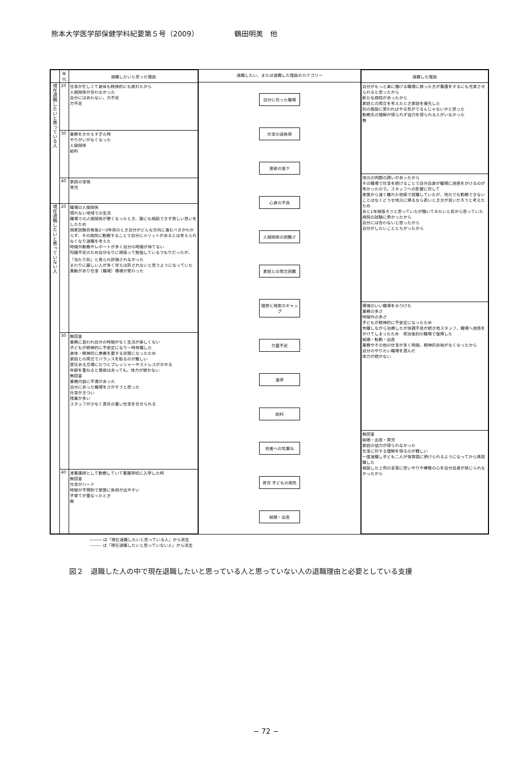熊本大学医学部保健学科紀要第５号（2009） 鶴田明美　他
| | 年代 | 退職したいと思った理由 |
| --- | --- | --- |
| 現在退職したいと思っている人 | 20 | 仕事が忙しくて身体も精神的にも疲れたから 人間関係が合わなかった 自分にはあわない、力不足 力不足 |
| | 30 | 業務をかかえすぎた時 やりがいがなくなった 人間関係 給料 |
| | 40 | 家庭の事情 育児 |
| 現在退職したいと思っていない人 | 20 | 職場の人間関係 慣れない地域での生活 職場での人間関係が悪くなったとき、誰にも相談できず苦しい思いをしたため 国家試験合格後2〜3年目のとき自分がどんな方向に進むべきかわからず、その病院に勤務することで自分にメリットがあるとは考えられなくなり退職を考えた 時間外勤務やレポートが多く自分の時間が持てない 知識不足のため自分なりに頑張って勉強しているつもりだったが、「当たり前」と見られ評価されなかった まわりに厳しい人が多く甘えは許されないと思うようになっていた 異動があり仕事（職場）環境が変わった |
| | 30 | 無回答 業務に追われ自分の時間がなく生活が楽しくない 子どもが精神的に不安定になり一時休職した 身体・精神的に療養を要する状態になったため 家庭との両立でバランスを取るのが難しい 責任ある立場にたつとプレッシャーやストレスがかかる 年齢を重ねると意欲はあっても、体力が続かない 無回答 業務内容に不満があった 自分にあった職場をさがそうと思った 仕事がきつい 残業が多い スタッフが少なく責任の重い仕事を任せられる |
| | 40 | 准看護師として勤務していて看護学校に入学した時 無回答 仕事がハード 時間が不規則で家族に負担が出やすい 子育てが重なったとき 無 |
退職したい、または退職した理由のカテゴリー
自分に合った職場
仕事の過負荷
意欲の低下
心身の不良
人間関係の困難さ
家庭との両立困難
理想と現実のギャップ
力量不足
進学
給料
他者への気兼ね
育児 子どもの病気
結婚・出産
| 退職した理由 |
| --- |
| 自分がもっと楽に働ける職場に移った方が看護をするにも充実させられると思ったから 新たな病院があったから 家庭との両立を考えたとき家庭を優先した 別の施設に変わればやる気がでるんじゃないかと思った 勤務先の理解が得られず協力を得られる人がいなかった 無 |
| 地元の同期の誘いがあったから その職場で仕事を続けることで自分自身が職場に迷惑をかけるのが怖かったので。スタッフへの影響に対して 家族から遠く離れた他県で就職していたが、地元でも勤務できないことはなくどうせ地元に帰るなら若いとき方が良いだろうと考えたため あと1年頑張ろうと思っていたが働いてみたいと前から思っていた病院の試験に受かったから 自分には合わないと思ったから 自分がしたいこととちがったから |
| 環境のいい職場をみつけた 業務の多さ 時間外の多さ 子どもが精神的に不安定になったため 休職しながら治療したが体調不良が続き他スタッフ、職場へ迷惑をかけてしまったため 完治後別の職場で復帰した 結婚・転勤・出産 業務やその他の仕事が多く時間、精神的余裕がなくなったから 自分のやりたい職場を選んだ 体力が続かない |
| 無回答 結婚・出産・育児 家庭の協力が得られなかった 仕事に対する理解を得るのが難しい 一度退職し子ども二人が保育園に預けられるようになってから再就職した 相談した上司の言葉に思いやりや尊敬の心を自分自身が感じられなかったから |
――― は「現在退職したいと思っている人」から派生
-------- は「現在退職したいと思っていない人」から派生
図２　退職した人の中で現在退職したいと思っている人と思っていない人の退職理由と必要としている支援
− 72 −